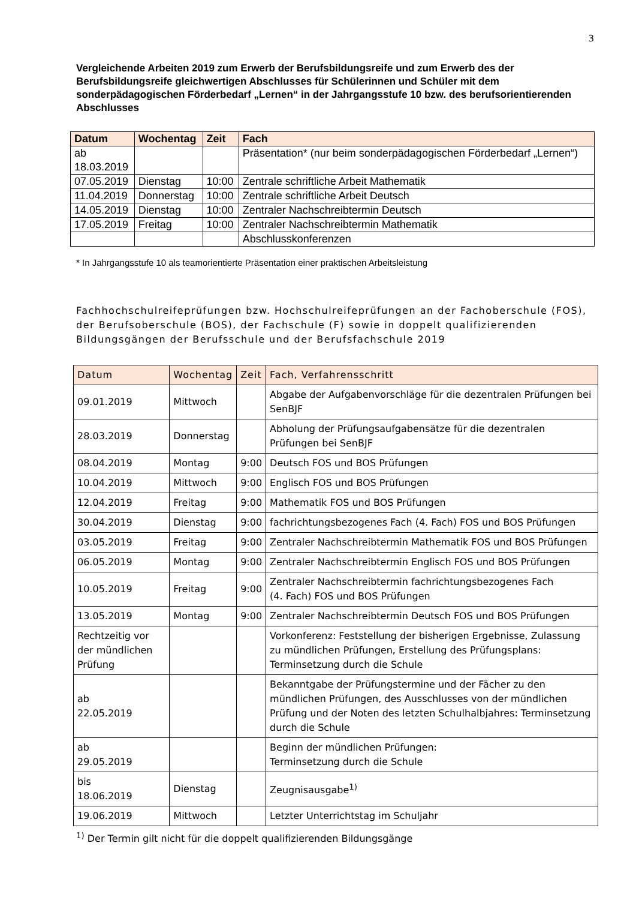3
Vergleichende Arbeiten 2019 zum Erwerb der Berufsbildungsreife und zum Erwerb des der Berufsbildungsreife gleichwertigen Abschlusses für Schülerinnen und Schüler mit dem sonderpädagogischen Förderbedarf „Lernen“ in der Jahrgangsstufe 10 bzw. des berufsorientierenden Abschlusses
| Datum | Wochentag | Zeit | Fach |
| --- | --- | --- | --- |
| ab 18.03.2019 | | | Präsentation* (nur beim sonderpädagogischen Förderbedarf „Lernen“) |
| 07.05.2019 | Dienstag | 10:00 | Zentrale schriftliche Arbeit Mathematik |
| 11.04.2019 | Donnerstag | 10:00 | Zentrale schriftliche Arbeit Deutsch |
| 14.05.2019 | Dienstag | 10:00 | Zentraler Nachschreibtermin Deutsch |
| 17.05.2019 | Freitag | 10:00 | Zentraler Nachschreibtermin Mathematik |
| | | | Abschlusskonferenzen |
* In Jahrgangsstufe 10 als teamorientierte Präsentation einer praktischen Arbeitsleistung
Fachhochschulreifeprüfungen bzw. Hochschulreifeprüfungen an der Fachoberschule (FOS), der Berufsoberschule (BOS), der Fachschule (F) sowie in doppelt qualifizierenden Bildungsgängen der Berufsschule und der Berufsfachschule 2019
| Datum | Wochentag | Zeit | Fach, Verfahrensschritt |
| --- | --- | --- | --- |
| 09.01.2019 | Mittwoch | | Abgabe der Aufgabenvorschläge für die dezentralen Prüfungen bei SenBJF |
| 28.03.2019 | Donnerstag | | Abholung der Prüfungsaufgabensätze für die dezentralen Prüfungen bei SenBJF |
| 08.04.2019 | Montag | 9:00 | Deutsch FOS und BOS Prüfungen |
| 10.04.2019 | Mittwoch | 9:00 | Englisch FOS und BOS Prüfungen |
| 12.04.2019 | Freitag | 9:00 | Mathematik FOS und BOS Prüfungen |
| 30.04.2019 | Dienstag | 9:00 | fachrichtungsbezogenes Fach (4. Fach) FOS und BOS Prüfungen |
| 03.05.2019 | Freitag | 9:00 | Zentraler Nachschreibtermin Mathematik FOS und BOS Prüfungen |
| 06.05.2019 | Montag | 9:00 | Zentraler Nachschreibtermin Englisch FOS und BOS Prüfungen |
| 10.05.2019 | Freitag | 9:00 | Zentraler Nachschreibtermin fachrichtungsbezogenes Fach (4. Fach) FOS und BOS Prüfungen |
| 13.05.2019 | Montag | 9:00 | Zentraler Nachschreibtermin Deutsch FOS und BOS Prüfungen |
| Rechtzeitig vor der mündlichen Prüfung | | | Vorkonferenz: Feststellung der bisherigen Ergebnisse, Zulassung zu mündlichen Prüfungen, Erstellung des Prüfungsplans: Terminsetzung durch die Schule |
| ab 22.05.2019 | | | Bekanntgabe der Prüfungstermine und der Fächer zu den mündlichen Prüfungen, des Ausschlusses von der mündlichen Prüfung und der Noten des letzten Schulhalbjahres: Terminsetzung durch die Schule |
| ab 29.05.2019 | | | Beginn der mündlichen Prüfungen: Terminsetzung durch die Schule |
| bis 18.06.2019 | Dienstag | | Zeugnisausgabe<sup>1)</sup> |
| 19.06.2019 | Mittwoch | | Letzter Unterrichtstag im Schuljahr |
<sup>1)</sup> Der Termin gilt nicht für die doppelt qualifizierenden Bildungsgänge